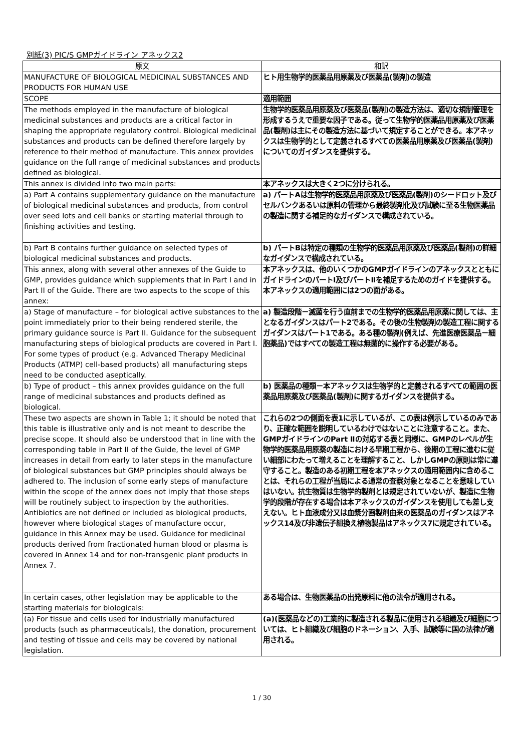別紙(3) PIC/S GMPガイドライン アネックス2
| 原文 | 和訳 |
| --- | --- |
| MANUFACTURE OF BIOLOGICAL MEDICINAL SUBSTANCES AND PRODUCTS FOR HUMAN USE | ヒト用生物学的医薬品用原薬及び医薬品(製剤)の製造 |
| SCOPE | 適用範囲 |
| The methods employed in the manufacture of biological medicinal substances and products are a critical factor in shaping the appropriate regulatory control. Biological medicinal substances and products can be defined therefore largely by reference to their method of manufacture. This annex provides guidance on the full range of medicinal substances and products defined as biological. | 生物学的医薬品用原薬及び医薬品(製剤)の製造方法は、適切な規制管理を形成するうえで重要な因子である。従って生物学的医薬品用原薬及び医薬品(製剤)は主にその製造方法に基づいて規定することができる。本アネックスは生物学的として定義されるすべての医薬品用原薬及び医薬品(製剤)についてのガイダンスを提供する。 |
| This annex is divided into two main parts: | 本アネックスは大きく2つに分けられる。 |
| a) Part A contains supplementary guidance on the manufacture of biological medicinal substances and products, from control over seed lots and cell banks or starting material through to finishing activities and testing. | a) パートAは生物学的医薬品用原薬及び医薬品(製剤)のシードロット及びセルバンクあるいは原料の管理から最終製剤化及び試験に至る生物医薬品の製造に関する補足的なガイダンスで構成されている。 |
| b) Part B contains further guidance on selected types of biological medicinal substances and products. | b) パートBは特定の種類の生物学的医薬品用原薬及び医薬品(製剤)の詳細なガイダンスで構成されている。 |
| This annex, along with several other annexes of the Guide to GMP, provides guidance which supplements that in Part I and in Part II of the Guide. There are two aspects to the scope of this annex: | 本アネックスは、他のいくつかのGMPガイドラインのアネックスとともにガイドラインのパートⅠ及びパートⅡを補足するためのガイドを提供する。本アネックスの適用範囲には2つの面がある。 |
| a) Stage of manufacture – for biological active substances to the point immediately prior to their being rendered sterile, the primary guidance source is Part II. Guidance for the subsequent manufacturing steps of biological products are covered in Part I. For some types of product (e.g. Advanced Therapy Medicinal Products (ATMP) cell-based products) all manufacturing steps need to be conducted aseptically. | a) 製造段階－滅菌を行う直前までの生物学的医薬品用原薬に関しては、主となるガイダンスはパート2である。その後の生物製剤の製造工程に関するガイダンスはパート1である。ある種の製剤(例えば、先進医療医薬品－細胞薬品)ではすべての製造工程は無菌的に操作する必要がある。 |
| b) Type of product – this annex provides guidance on the full range of medicinal substances and products defined as biological. | b) 医薬品の種類－本アネックスは生物学的と定義されるすべての範囲の医薬品用原薬及び医薬品(製剤)に関するガイダンスを提供する。 |
| These two aspects are shown in Table 1; it should be noted that this table is illustrative only and is not meant to describe the precise scope. It should also be understood that in line with the corresponding table in Part II of the Guide, the level of GMP increases in detail from early to later steps in the manufacture of biological substances but GMP principles should always be adhered to. The inclusion of some early steps of manufacture within the scope of the annex does not imply that those steps will be routinely subject to inspection by the authorities. Antibiotics are not defined or included as biological products, however where biological stages of manufacture occur, guidance in this Annex may be used. Guidance for medicinal products derived from fractionated human blood or plasma is covered in Annex 14 and for non-transgenic plant products in Annex 7. | これらの2つの側面を表1に示しているが、この表は例示しているのみであり、正確な範囲を説明しているわけではないことに注意すること。また、GMPガイドラインのPart Ⅱの対応する表と同様に、GMPのレベルが生物学的医薬品用原薬の製造における早期工程から、後期の工程に進むに従い細部にわたって増えることを理解すること、しかしGMPの原則は常に遵守すること。製造のある初期工程を本アネックスの適用範囲内に含めることは、それらの工程が当局による通常の査察対象となることを意味していはいない。抗生物質は生物学的製剤とは規定されていないが、製造に生物学的段階が存在する場合は本アネックスのガイダンスを使用しても差し支えない。ヒト血液成分又は血漿分画製剤由来の医薬品のガイダンスはアネックス14及び非遺伝子組換え植物製品はアネックス7に規定されている。 |
| In certain cases, other legislation may be applicable to the starting materials for biologicals: | ある場合は、生物医薬品の出発原料に他の法令が適用される。 |
| (a) For tissue and cells used for industrially manufactured products (such as pharmaceuticals), the donation, procurement and testing of tissue and cells may be covered by national legislation. | (a)(医薬品などの)工業的に製造される製品に使用される組織及び細胞については、ヒト組織及び細胞のドネーション、入手、試験等に国の法律が適用される。 |
1 / 30